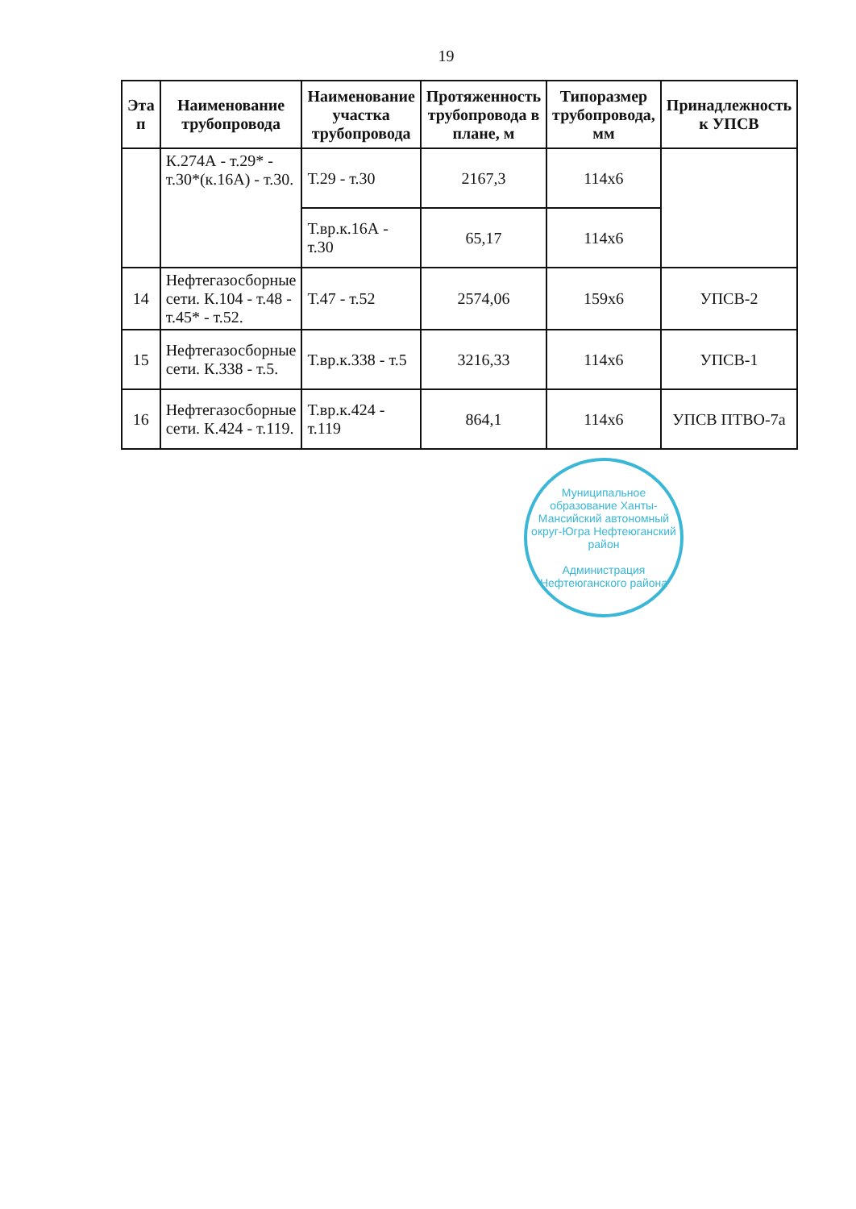19
| Эта п | Наименование трубопровода | Наименование участка трубопровода | Протяженность трубопровода в плане, м | Типоразмер трубопровода, мм | Принадлежность к УПСВ |
| --- | --- | --- | --- | --- | --- |
| | К.274А - т.29* - т.30*(к.16А) - т.30. | Т.29 - т.30 | 2167,3 | 114х6 | |
| | | Т.вр.к.16А - т.30 | 65,17 | 114х6 | |
| 14 | Нефтегазосборные сети. К.104 - т.48 - т.45* - т.52. | Т.47 - т.52 | 2574,06 | 159х6 | УПСВ-2 |
| 15 | Нефтегазосборные сети. К.338 - т.5. | Т.вр.к.338 - т.5 | 3216,33 | 114х6 | УПСВ-1 |
| 16 | Нефтегазосборные сети. К.424 - т.119. | Т.вр.к.424 - т.119 | 864,1 | 114х6 | УПСВ ПТВО-7а |
Муниципальное образование Ханты-Мансийский автономный округ-Югра Нефтеюганский район
Администрация Нефтеюганского района